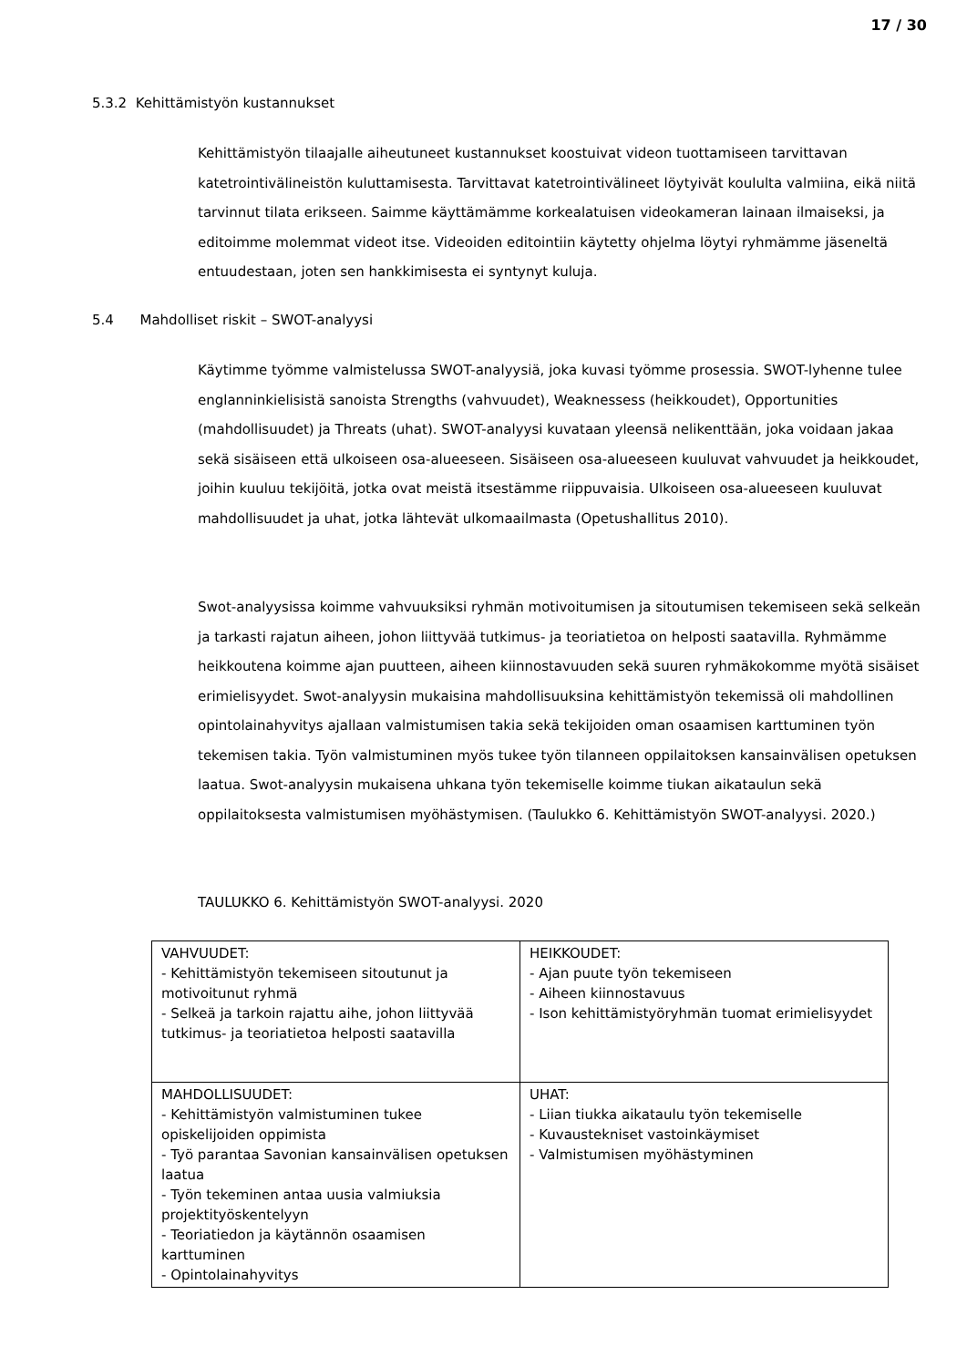17 / 30
5.3.2 Kehittämistyön kustannukset
Kehittämistyön tilaajalle aiheutuneet kustannukset koostuivat videon tuottamiseen tarvittavan katetrointivälineistön kuluttamisesta. Tarvittavat katetrointivälineet löytyivät koululta valmiina, eikä niitä tarvinnut tilata erikseen. Saimme käyttämämme korkealatuisen videokameran lainaan ilmaiseksi, ja editoimme molemmat videot itse. Videoiden editointiin käytetty ohjelma löytyi ryhmämme jäseneltä entuudestaan, joten sen hankkimisesta ei syntynyt kuluja.
5.4 Mahdolliset riskit – SWOT-analyysi
Käytimme työmme valmistelussa SWOT-analyysiä, joka kuvasi työmme prosessia. SWOT-lyhenne tulee englanninkielisistä sanoista Strengths (vahvuudet), Weaknessess (heikkoudet), Opportunities (mahdollisuudet) ja Threats (uhat). SWOT-analyysi kuvataan yleensä nelikenttään, joka voidaan jakaa sekä sisäiseen että ulkoiseen osa-alueeseen. Sisäiseen osa-alueeseen kuuluvat vahvuudet ja heikkoudet, joihin kuuluu tekijöitä, jotka ovat meistä itsestämme riippuvaisia. Ulkoiseen osa-alueeseen kuuluvat mahdollisuudet ja uhat, jotka lähtevät ulkomaailmasta (Opetushallitus 2010).
Swot-analyysissa koimme vahvuuksiksi ryhmän motivoitumisen ja sitoutumisen tekemiseen sekä selkeän ja tarkasti rajatun aiheen, johon liittyvää tutkimus- ja teoriatietoa on helposti saatavilla. Ryhmämme heikkoutena koimme ajan puutteen, aiheen kiinnostavuuden sekä suuren ryhmäkokomme myötä sisäiset erimielisyydet. Swot-analyysin mukaisina mahdollisuuksina kehittämistyön tekemissä oli mahdollinen opintolainahyvitys ajallaan valmistumisen takia sekä tekijoiden oman osaamisen karttuminen työn tekemisen takia. Työn valmistuminen myös tukee työn tilanneen oppilaitoksen kansainvälisen opetuksen laatua. Swot-analyysin mukaisena uhkana työn tekemiselle koimme tiukan aikataulun sekä oppilaitoksesta valmistumisen myöhästymisen. (Taulukko 6. Kehittämistyön SWOT-analyysi. 2020.)
TAULUKKO 6. Kehittämistyön SWOT-analyysi. 2020
| VAHVUUDET: - Kehittämistyön tekemiseen sitoutunut ja motivoitunut ryhmä - Selkeä ja tarkoin rajattu aihe, johon liittyvää tutkimus- ja teoriatietoa helposti saatavilla | HEIKKOUDET: - Ajan puute työn tekemiseen - Aiheen kiinnostavuus - Ison kehittämistyöryhmän tuomat erimielisyydet |
| MAHDOLLISUUDET: - Kehittämistyön valmistuminen tukee opiskelijoiden oppimista - Työ parantaa Savonian kansainvälisen opetuksen laatua - Työn tekeminen antaa uusia valmiuksia projektityöskentelyyn - Teoriatiedon ja käytännön osaamisen karttuminen - Opintolainahyvitys | UHAT: - Liian tiukka aikataulu työn tekemiselle - Kuvaustekniset vastoinkäymiset - Valmistumisen myöhästyminen |